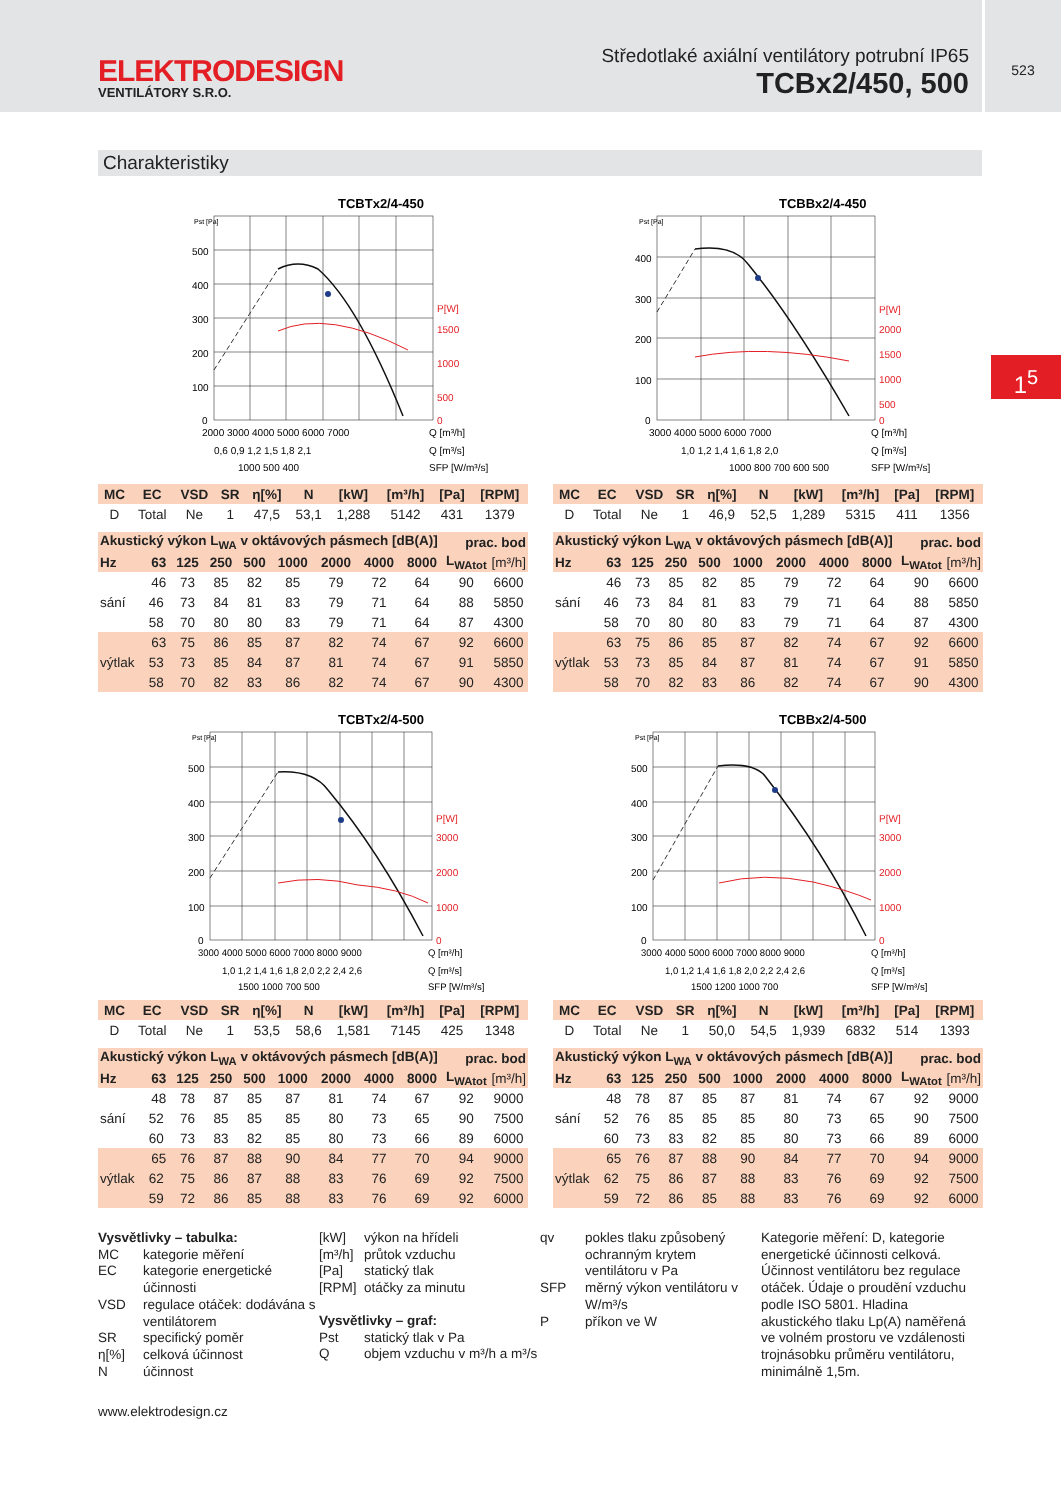ELEKTRODESIGN
VENTILÁTORY S.R.O.
Středotlaké axiální ventilátory potrubní IP65
TCBx2/450, 500
523
1<sup>5</sup>
Charakteristiky
TCBTx2/4-450
Pst [Pa]
500
400
300
200
100
0
P[W]
1500
1000
500
0
2000 3000 4000 5000 6000 7000
Q [m³/h]
0,6 0,9 1,2 1,5 1,8 2,1
Q [m³/s]
1000 500 400
SFP [W/m³/s]
| MC | EC | VSD | SR | η[%] | N | [kW] | [m³/h] | [Pa] | [RPM] |
| --- | --- | --- | --- | --- | --- | --- | --- | --- | --- |
| D | Total | Ne | 1 | 47,5 | 53,1 | 1,288 | 5142 | 431 | 1379 |
| Akustický výkon L<sub>WA</sub> v oktávových pásmech [dB(A)] | | | | | | | | | prac. bod | |
| --- | --- | --- | --- | --- | --- | --- | --- | --- | --- | --- |
| Hz | 63 | 125 | 250 | 500 | 1000 | 2000 | 4000 | 8000 | L<sub>WAtot</sub> | [m³/h] |
| sání | 46 | 73 | 85 | 82 | 85 | 79 | 72 | 64 | 90 | 6600 |
| | 46 | 73 | 84 | 81 | 83 | 79 | 71 | 64 | 88 | 5850 |
| | 58 | 70 | 80 | 80 | 83 | 79 | 71 | 64 | 87 | 4300 |
| výtlak | 63 | 75 | 86 | 85 | 87 | 82 | 74 | 67 | 92 | 6600 |
| | 53 | 73 | 85 | 84 | 87 | 81 | 74 | 67 | 91 | 5850 |
| | 58 | 70 | 82 | 83 | 86 | 82 | 74 | 67 | 90 | 4300 |
TCBBx2/4-450
Pst [Pa]
400
300
200
100
0
P[W]
2000
1500
1000
500
0
3000 4000 5000 6000 7000
Q [m³/h]
1,0 1,2 1,4 1,6 1,8 2,0
Q [m³/s]
1000 800 700 600 500
SFP [W/m³/s]
| MC | EC | VSD | SR | η[%] | N | [kW] | [m³/h] | [Pa] | [RPM] |
| --- | --- | --- | --- | --- | --- | --- | --- | --- | --- |
| D | Total | Ne | 1 | 46,9 | 52,5 | 1,289 | 5315 | 411 | 1356 |
| Akustický výkon L<sub>WA</sub> v oktávových pásmech [dB(A)] | | | | | | | | | prac. bod | |
| --- | --- | --- | --- | --- | --- | --- | --- | --- | --- | --- |
| Hz | 63 | 125 | 250 | 500 | 1000 | 2000 | 4000 | 8000 | L<sub>WAtot</sub> | [m³/h] |
| sání | 46 | 73 | 85 | 82 | 85 | 79 | 72 | 64 | 90 | 6600 |
| | 46 | 73 | 84 | 81 | 83 | 79 | 71 | 64 | 88 | 5850 |
| | 58 | 70 | 80 | 80 | 83 | 79 | 71 | 64 | 87 | 4300 |
| výtlak | 63 | 75 | 86 | 85 | 87 | 82 | 74 | 67 | 92 | 6600 |
| | 53 | 73 | 85 | 84 | 87 | 81 | 74 | 67 | 91 | 5850 |
| | 58 | 70 | 82 | 83 | 86 | 82 | 74 | 67 | 90 | 4300 |
TCBTx2/4-500
Pst [Pa]
500
400
300
200
100
0
P[W]
3000
2000
1000
0
3000 4000 5000 6000 7000 8000 9000
Q [m³/h]
1,0 1,2 1,4 1,6 1,8 2,0 2,2 2,4 2,6
Q [m³/s]
1500 1000 700 500
SFP [W/m³/s]
| MC | EC | VSD | SR | η[%] | N | [kW] | [m³/h] | [Pa] | [RPM] |
| --- | --- | --- | --- | --- | --- | --- | --- | --- | --- |
| D | Total | Ne | 1 | 53,5 | 58,6 | 1,581 | 7145 | 425 | 1348 |
| Akustický výkon L<sub>WA</sub> v oktávových pásmech [dB(A)] | | | | | | | | | prac. bod | |
| --- | --- | --- | --- | --- | --- | --- | --- | --- | --- | --- |
| Hz | 63 | 125 | 250 | 500 | 1000 | 2000 | 4000 | 8000 | L<sub>WAtot</sub> | [m³/h] |
| sání | 48 | 78 | 87 | 85 | 87 | 81 | 74 | 67 | 92 | 9000 |
| | 52 | 76 | 85 | 85 | 85 | 80 | 73 | 65 | 90 | 7500 |
| | 60 | 73 | 83 | 82 | 85 | 80 | 73 | 66 | 89 | 6000 |
| výtlak | 65 | 76 | 87 | 88 | 90 | 84 | 77 | 70 | 94 | 9000 |
| | 62 | 75 | 86 | 87 | 88 | 83 | 76 | 69 | 92 | 7500 |
| | 59 | 72 | 86 | 85 | 88 | 83 | 76 | 69 | 92 | 6000 |
TCBBx2/4-500
Pst [Pa]
500
400
300
200
100
0
P[W]
3000
2000
1000
0
3000 4000 5000 6000 7000 8000 9000
Q [m³/h]
1,0 1,2 1,4 1,6 1,8 2,0 2,2 2,4 2,6
Q [m³/s]
1500 1200 1000 700
SFP [W/m³/s]
| MC | EC | VSD | SR | η[%] | N | [kW] | [m³/h] | [Pa] | [RPM] |
| --- | --- | --- | --- | --- | --- | --- | --- | --- | --- |
| D | Total | Ne | 1 | 50,0 | 54,5 | 1,939 | 6832 | 514 | 1393 |
| Akustický výkon L<sub>WA</sub> v oktávových pásmech [dB(A)] | | | | | | | | | prac. bod | |
| --- | --- | --- | --- | --- | --- | --- | --- | --- | --- | --- |
| Hz | 63 | 125 | 250 | 500 | 1000 | 2000 | 4000 | 8000 | L<sub>WAtot</sub> | [m³/h] |
| sání | 48 | 78 | 87 | 85 | 87 | 81 | 74 | 67 | 92 | 9000 |
| | 52 | 76 | 85 | 85 | 85 | 80 | 73 | 65 | 90 | 7500 |
| | 60 | 73 | 83 | 82 | 85 | 80 | 73 | 66 | 89 | 6000 |
| výtlak | 65 | 76 | 87 | 88 | 90 | 84 | 77 | 70 | 94 | 9000 |
| | 62 | 75 | 86 | 87 | 88 | 83 | 76 | 69 | 92 | 7500 |
| | 59 | 72 | 86 | 85 | 88 | 83 | 76 | 69 | 92 | 6000 |
Vysvětlivky – tabulka:
| MC | kategorie měření |
| EC | kategorie energetické účinnosti |
| VSD | regulace otáček: dodávána s ventilátorem |
| SR | specifický poměr |
| η[%] | celková účinnost |
| N | účinnost |
| [kW] | výkon na hřídeli |
| [m³/h] | průtok vzduchu |
| [Pa] | statický tlak |
| [RPM] | otáčky za minutu |
Vysvětlivky – graf:
| Pst | statický tlak v Pa |
| Q | objem vzduchu v m³/h a m³/s |
| qv | pokles tlaku způsobený ochranným krytem ventilátoru v Pa |
| SFP | měrný výkon ventilátoru v W/m³/s |
| P | příkon ve W |
Kategorie měření: D, kategorie energetické účinnosti celková. Účinnost ventilátoru bez regulace otáček. Údaje o proudění vzduchu podle ISO 5801. Hladina akustického tlaku Lp(A) naměřená ve volném prostoru ve vzdálenosti trojnásobku průměru ventilátoru, minimálně 1,5m.
www.elektrodesign.cz